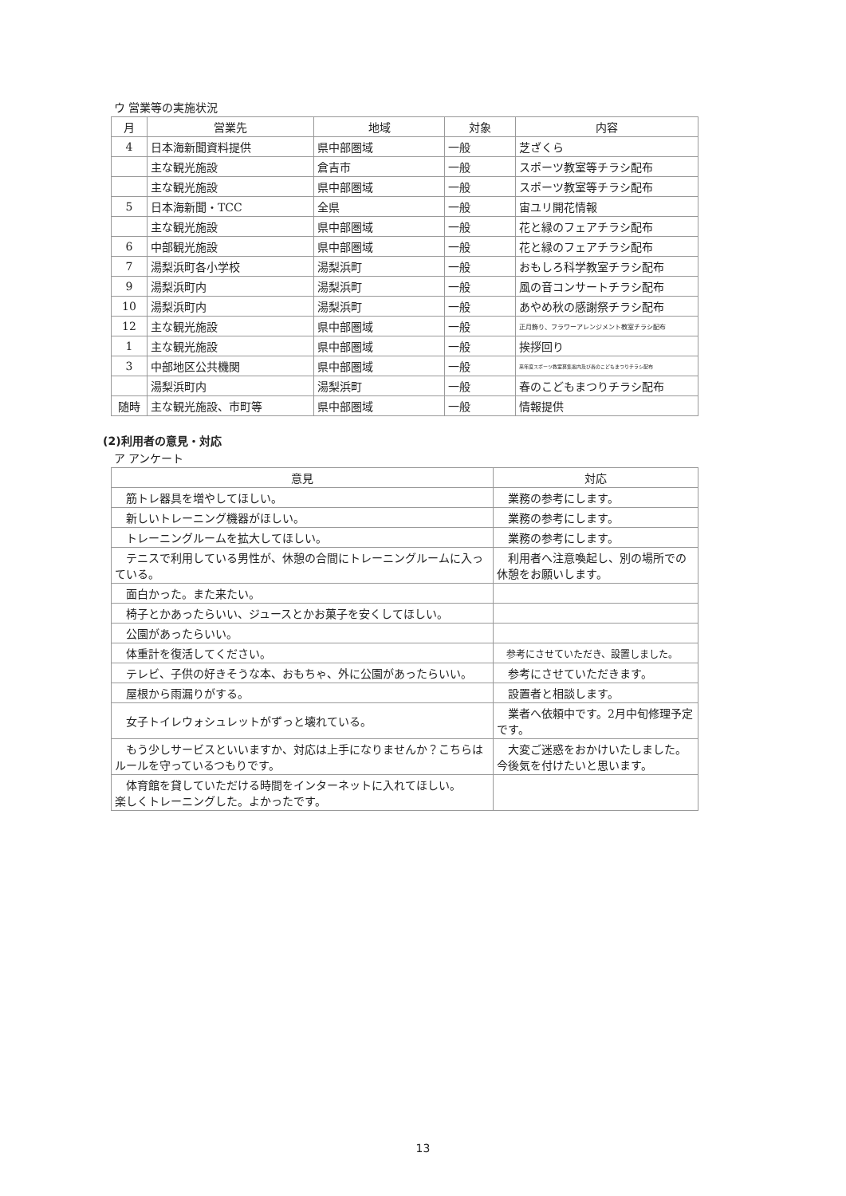ウ 営業等の実施状況
| 月 | 営業先 | 地域 | 対象 | 内容 |
| --- | --- | --- | --- | --- |
| 4 | 日本海新聞資料提供 | 県中部圏域 | 一般 | 芝ざくら |
| | 主な観光施設 | 倉吉市 | 一般 | スポーツ教室等チラシ配布 |
| | 主な観光施設 | 県中部圏域 | 一般 | スポーツ教室等チラシ配布 |
| 5 | 日本海新聞・TCC | 全県 | 一般 | 宙ユリ開花情報 |
| | 主な観光施設 | 県中部圏域 | 一般 | 花と緑のフェアチラシ配布 |
| 6 | 中部観光施設 | 県中部圏域 | 一般 | 花と緑のフェアチラシ配布 |
| 7 | 湯梨浜町各小学校 | 湯梨浜町 | 一般 | おもしろ科学教室チラシ配布 |
| 9 | 湯梨浜町内 | 湯梨浜町 | 一般 | 風の音コンサートチラシ配布 |
| 10 | 湯梨浜町内 | 湯梨浜町 | 一般 | あやめ秋の感謝祭チラシ配布 |
| 12 | 主な観光施設 | 県中部圏域 | 一般 | 正月飾り、フラワーアレンジメント教室チラシ配布 |
| 1 | 主な観光施設 | 県中部圏域 | 一般 | 挨拶回り |
| 3 | 中部地区公共機関 | 県中部圏域 | 一般 | 来年度スポーツ教室募集案内及び春のこどもまつりチラシ配布 |
| | 湯梨浜町内 | 湯梨浜町 | 一般 | 春のこどもまつりチラシ配布 |
| 随時 | 主な観光施設、市町等 | 県中部圏域 | 一般 | 情報提供 |
(2)利用者の意見・対応
ア アンケート
| 意見 | 対応 |
| --- | --- |
| 筋トレ器具を増やしてほしい。 | 業務の参考にします。 |
| 新しいトレーニング機器がほしい。 | 業務の参考にします。 |
| トレーニングルームを拡大してほしい。 | 業務の参考にします。 |
| テニスで利用している男性が、休憩の合間にトレーニングルームに入っている。 | 利用者へ注意喚起し、別の場所での休憩をお願いします。 |
| 面白かった。また来たい。 | |
| 椅子とかあったらいい、ジュースとかお菓子を安くしてほしい。 | |
| 公園があったらいい。 | |
| 体重計を復活してください。 | 参考にさせていただき、設置しました。 |
| テレビ、子供の好きそうな本、おもちゃ、外に公園があったらいい。 | 参考にさせていただきます。 |
| 屋根から雨漏りがする。 | 設置者と相談します。 |
| 女子トイレウォシュレットがずっと壊れている。 | 業者へ依頼中です。2月中旬修理予定です。 |
| もう少しサービスといいますか、対応は上手になりませんか？こちらはルールを守っているつもりです。 | 大変ご迷惑をおかけいたしました。今後気を付けたいと思います。 |
| 体育館を貸していただける時間をインターネットに入れてほしい。 楽しくトレーニングした。よかったです。 | |
13